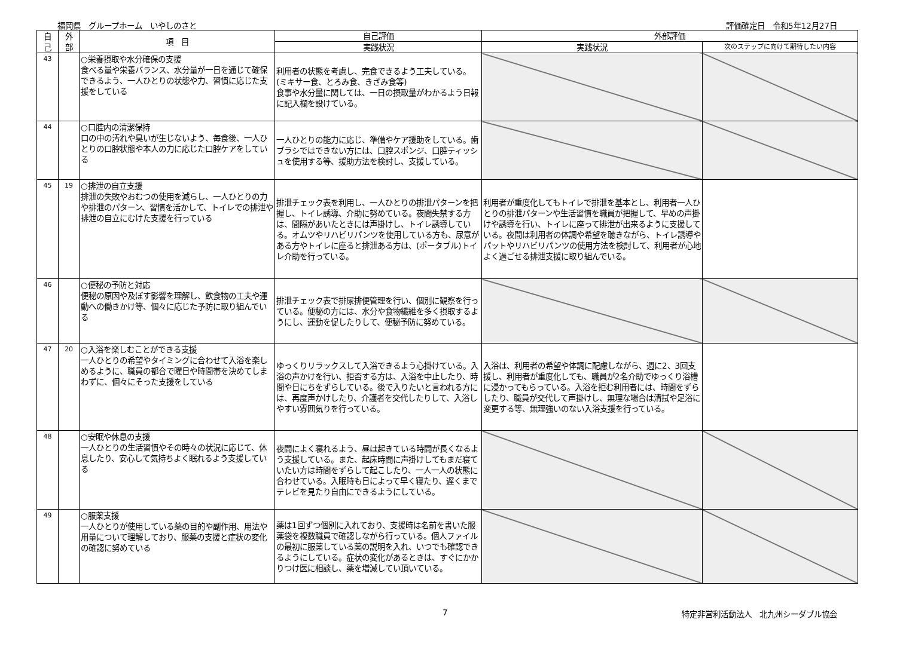福岡県　グループホーム　いやしのさと 評価確定日　令和5年12月27日
| 自 己 | 外 部 | 項 目 | 自己評価 | 外部評価 | |
| --- | --- | --- | --- | --- | --- |
| | | | 実践状況 | 実践状況 | 次のステップに向けて期待したい内容 |
| 43 | | ○栄養摂取や水分確保の支援 食べる量や栄養バランス、水分量が一日を通じて確保できるよう、一人ひとりの状態や力、習慣に応じた支援をしている | 利用者の状態を考慮し、完食できるよう工夫している。(ミキサー食、とろみ食、きざみ食等) 食事や水分量に関しては、一日の摂取量がわかるよう日報に記入欄を設けている。 | | |
| 44 | | ○口腔内の清潔保持 口の中の汚れや臭いが生じないよう、毎食後、一人ひとりの口腔状態や本人の力に応じた口腔ケアをしている | 一人ひとりの能力に応じ、準備やケア援助をしている。歯ブラシではできない方には、口腔スポンジ、口腔ティッシュを使用する等、援助方法を検討し、支援している。 | | |
| 45 | 19 | ○排泄の自立支援 排泄の失敗やおむつの使用を減らし、一人ひとりの力や排泄のパターン、習慣を活かして、トイレでの排泄や排泄の自立にむけた支援を行っている | 排泄チェック表を利用し、一人ひとりの排泄パターンを把握し、トイレ誘導、介助に努めている。夜間失禁する方は、間隔があいたときには声掛けし、トイレ誘導している。オムツやリハビリパンツを使用している方も、尿意がある方やトイレに座ると排泄ある方は、(ポータブル)トイレ介助を行っている。 | 利用者が重度化してもトイレで排泄を基本とし、利用者一人ひとりの排泄パターンや生活習慣を職員が把握して、早めの声掛けや誘導を行い、トイレに座って排泄が出来るように支援している。夜間は利用者の体調や希望を聴きながら、トイレ誘導やパットやリハビリパンツの使用方法を検討して、利用者が心地よく過ごせる排泄支援に取り組んでいる。 | |
| 46 | | ○便秘の予防と対応 便秘の原因や及ぼす影響を理解し、飲食物の工夫や運動への働きかけ等、個々に応じた予防に取り組んでいる | 排泄チェック表で排尿排便管理を行い、個別に観察を行っている。便秘の方には、水分や食物繊維を多く摂取するようにし、運動を促したりして、便秘予防に努めている。 | | |
| 47 | 20 | ○入浴を楽しむことができる支援 一人ひとりの希望やタイミングに合わせて入浴を楽しめるように、職員の都合で曜日や時間帯を決めてしまわずに、個々にそった支援をしている | ゆっくりリラックスして入浴できるよう心掛けている。入浴の声かけを行い、拒否する方は、入浴を中止したり、時間や日にちをずらしている。後で入りたいと言われる方には、再度声かけしたり、介護者を交代したりして、入浴しやすい雰囲気りを行っている。 | 入浴は、利用者の希望や体調に配慮しながら、週に2、3回支援し、利用者が重度化しても、職員が2名介助でゆっくり浴槽に浸かってもらっている。入浴を拒む利用者には、時間をずらしたり、職員が交代して声掛けし、無理な場合は清拭や足浴に変更する等、無理強いのない入浴支援を行っている。 | |
| 48 | | ○安眠や休息の支援 一人ひとりの生活習慣やその時々の状況に応じて、休息したり、安心して気持ちよく眠れるよう支援している | 夜間によく寝れるよう、昼は起きている時間が長くなるよう支援している。また、起床時間に声掛けしてもまだ寝ていたい方は時間をずらして起こしたり、一人一人の状態に合わせている。入眠時も日によって早く寝たり、遅くまでテレビを見たり自由にできるようにしている。 | | |
| 49 | | ○服薬支援 一人ひとりが使用している薬の目的や副作用、用法や用量について理解しており、服薬の支援と症状の変化の確認に努めている | 薬は1回ずつ個別に入れており、支援時は名前を書いた服薬袋を複数職員で確認しながら行っている。個人ファイルの最初に服薬している薬の説明を入れ、いつでも確認できるようにしている。症状の変化があるときは、すぐにかかりつけ医に相談し、薬を増減してい頂いている。 | | |
7 特定非営利活動法人　北九州シーダブル協会